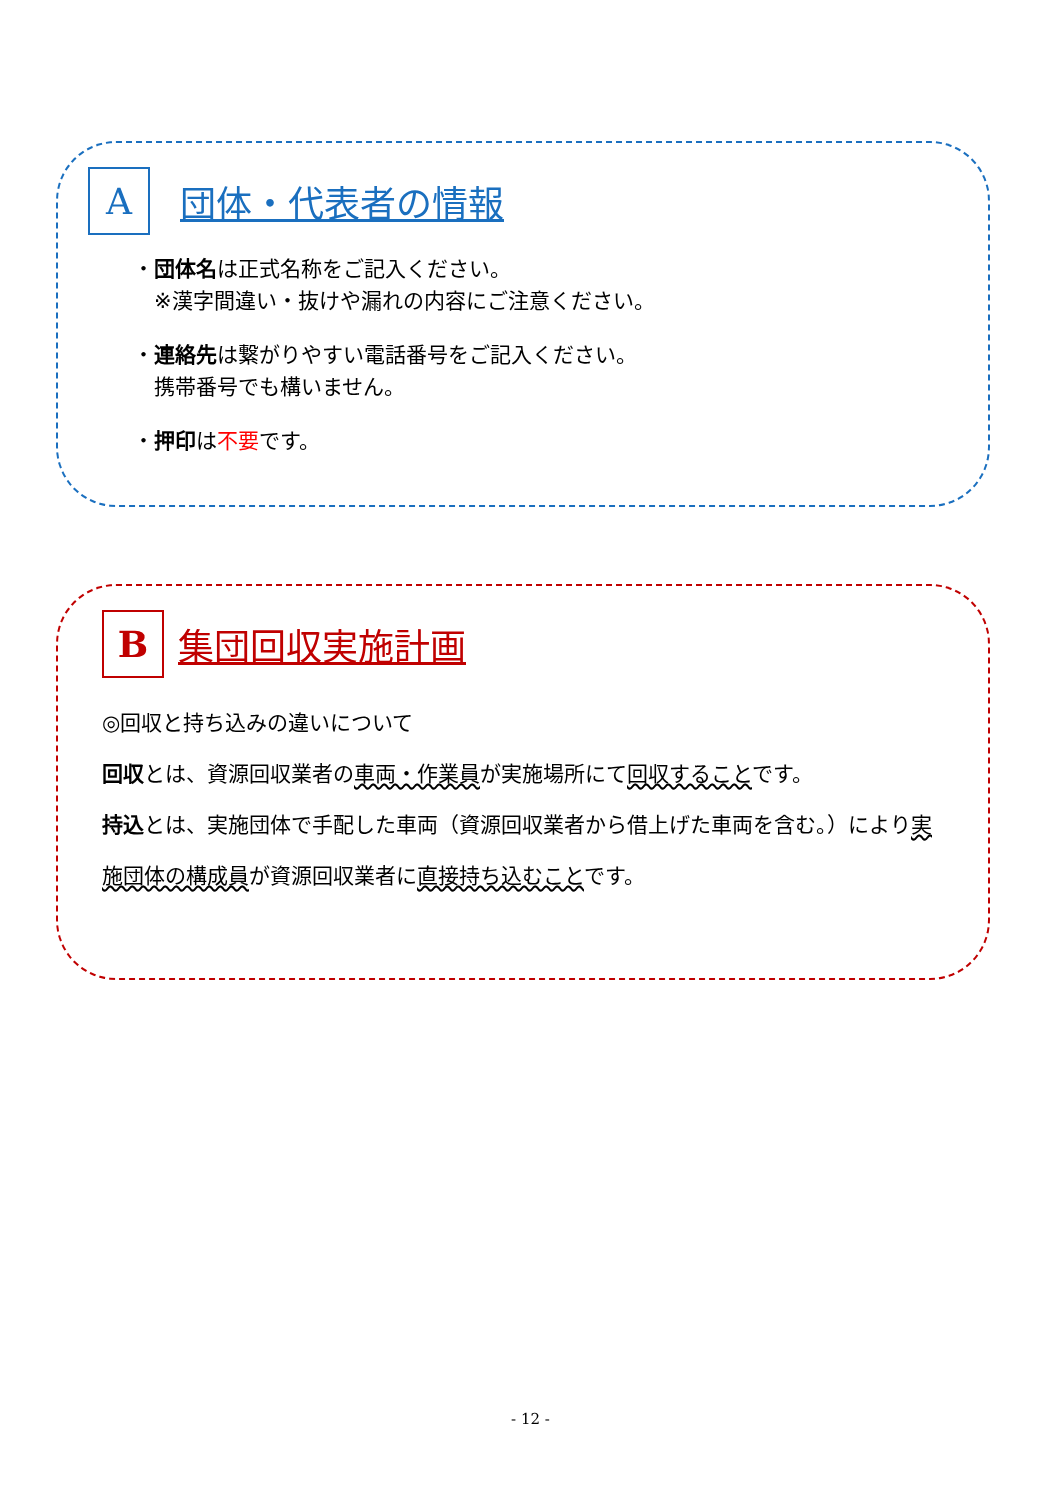A
団体・代表者の情報
・団体名は正式名称をご記入ください。
　※漢字間違い・抜けや漏れの内容にご注意ください。
・連絡先は繋がりやすい電話番号をご記入ください。
　携帯番号でも構いません。
・押印は不要です。
B
集団回収実施計画
◎回収と持ち込みの違いについて
回収とは、資源回収業者の車両・作業員が実施場所にて回収することです。
持込とは、実施団体で手配した車両（資源回収業者から借上げた車両を含む。）により実施団体の構成員が資源回収業者に直接持ち込むことです。
- 12 -